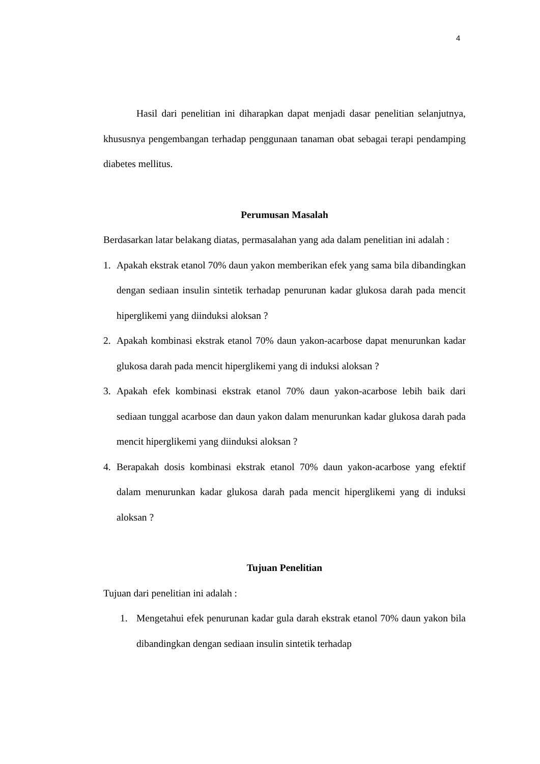4
Hasil dari penelitian ini diharapkan dapat menjadi dasar penelitian selanjutnya, khususnya pengembangan terhadap penggunaan tanaman obat sebagai terapi pendamping diabetes mellitus.
Perumusan Masalah
Berdasarkan latar belakang diatas, permasalahan yang ada dalam penelitian ini adalah :
1. Apakah ekstrak etanol 70% daun yakon memberikan efek yang sama bila dibandingkan dengan sediaan insulin sintetik terhadap penurunan kadar glukosa darah pada mencit hiperglikemi yang diinduksi aloksan ?
2. Apakah kombinasi ekstrak etanol 70% daun yakon-acarbose dapat menurunkan kadar glukosa darah pada mencit hiperglikemi yang di induksi aloksan ?
3. Apakah efek kombinasi ekstrak etanol 70% daun yakon-acarbose lebih baik dari sediaan tunggal acarbose dan daun yakon dalam menurunkan kadar glukosa darah pada mencit hiperglikemi yang diinduksi aloksan ?
4. Berapakah dosis kombinasi ekstrak etanol 70% daun yakon-acarbose yang efektif dalam menurunkan kadar glukosa darah pada mencit hiperglikemi yang di induksi aloksan ?
Tujuan Penelitian
Tujuan dari penelitian ini adalah :
1. Mengetahui efek penurunan kadar gula darah ekstrak etanol 70% daun yakon bila dibandingkan dengan sediaan insulin sintetik terhadap